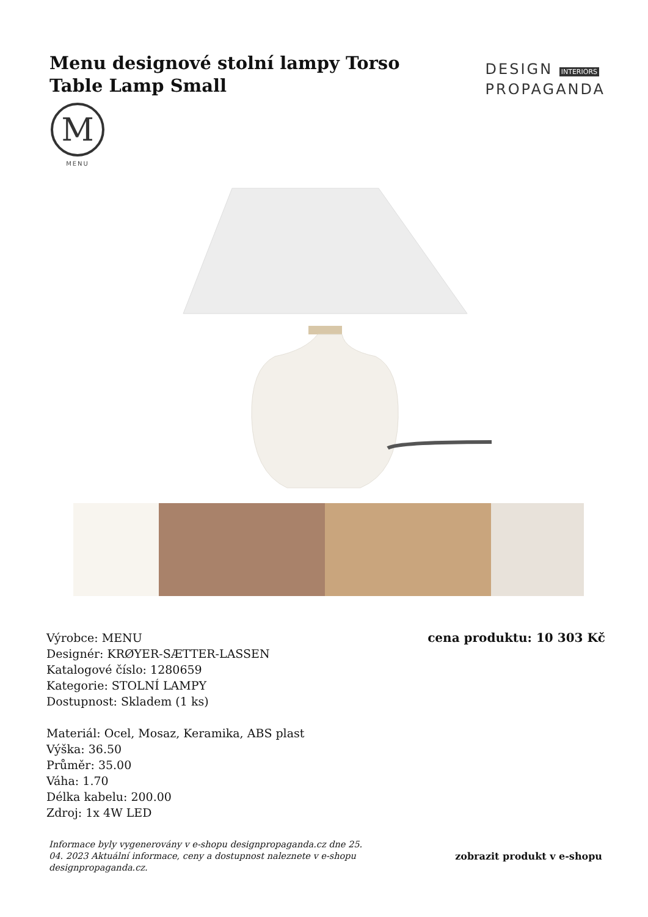Menu designové stolní lampy Torso Table Lamp Small
DESIGN INTERIORS
PROPAGANDA
M
MENU
Výrobce: MENU
Designér: KRØYER-SÆTTER-LASSEN
Katalogové číslo: 1280659
Kategorie: STOLNÍ LAMPY
Dostupnost: Skladem (1 ks)
Materiál: Ocel, Mosaz, Keramika, ABS plast
Výška: 36.50
Průměr: 35.00
Váha: 1.70
Délka kabelu: 200.00
Zdroj: 1x 4W LED
cena produktu: 10 303 Kč
Informace byly vygenerovány v e-shopu designpropaganda.cz dne 25. 04. 2023 Aktuální informace, ceny a dostupnost naleznete v e-shopu designpropaganda.cz. zobrazit produkt v e-shopu